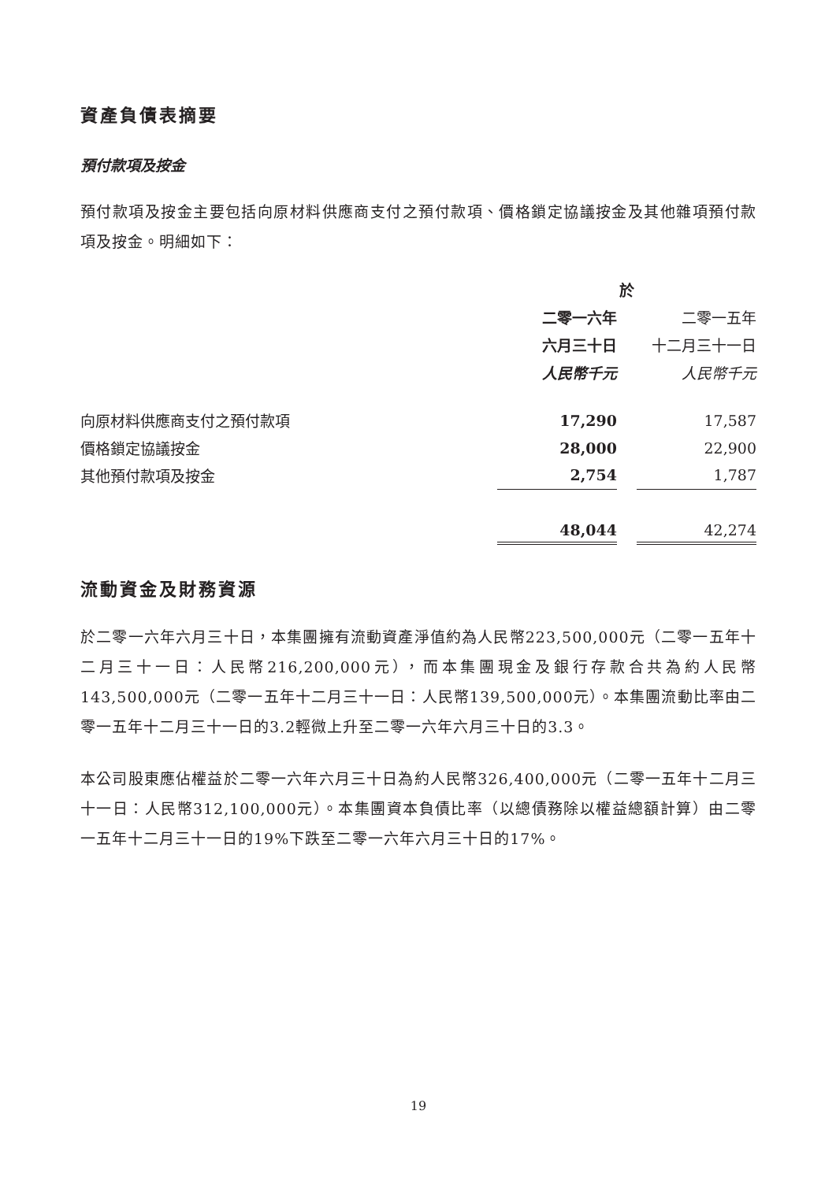資產負債表摘要
預付款項及按金
預付款項及按金主要包括向原材料供應商支付之預付款項、價格鎖定協議按金及其他雜項預付款項及按金。明細如下：
| | 於 | | |
| | 二零一六年 | | 二零一五年 |
| | 六月三十日 | | 十二月三十一日 |
| | 人民幣千元 | | 人民幣千元 |
| 向原材料供應商支付之預付款項 | 17,290 | | 17,587 |
| 價格鎖定協議按金 | 28,000 | | 22,900 |
| 其他預付款項及按金 | 2,754 | | 1,787 |
| | 48,044 | | 42,274 |
流動資金及財務資源
於二零一六年六月三十日，本集團擁有流動資產淨值約為人民幣223,500,000元（二零一五年十二月三十一日：人民幣216,200,000元），而本集團現金及銀行存款合共為約人民幣143,500,000元（二零一五年十二月三十一日：人民幣139,500,000元）。本集團流動比率由二零一五年十二月三十一日的3.2輕微上升至二零一六年六月三十日的3.3。
本公司股東應佔權益於二零一六年六月三十日為約人民幣326,400,000元（二零一五年十二月三十一日：人民幣312,100,000元）。本集團資本負債比率（以總債務除以權益總額計算）由二零一五年十二月三十一日的19%下跌至二零一六年六月三十日的17%。
19